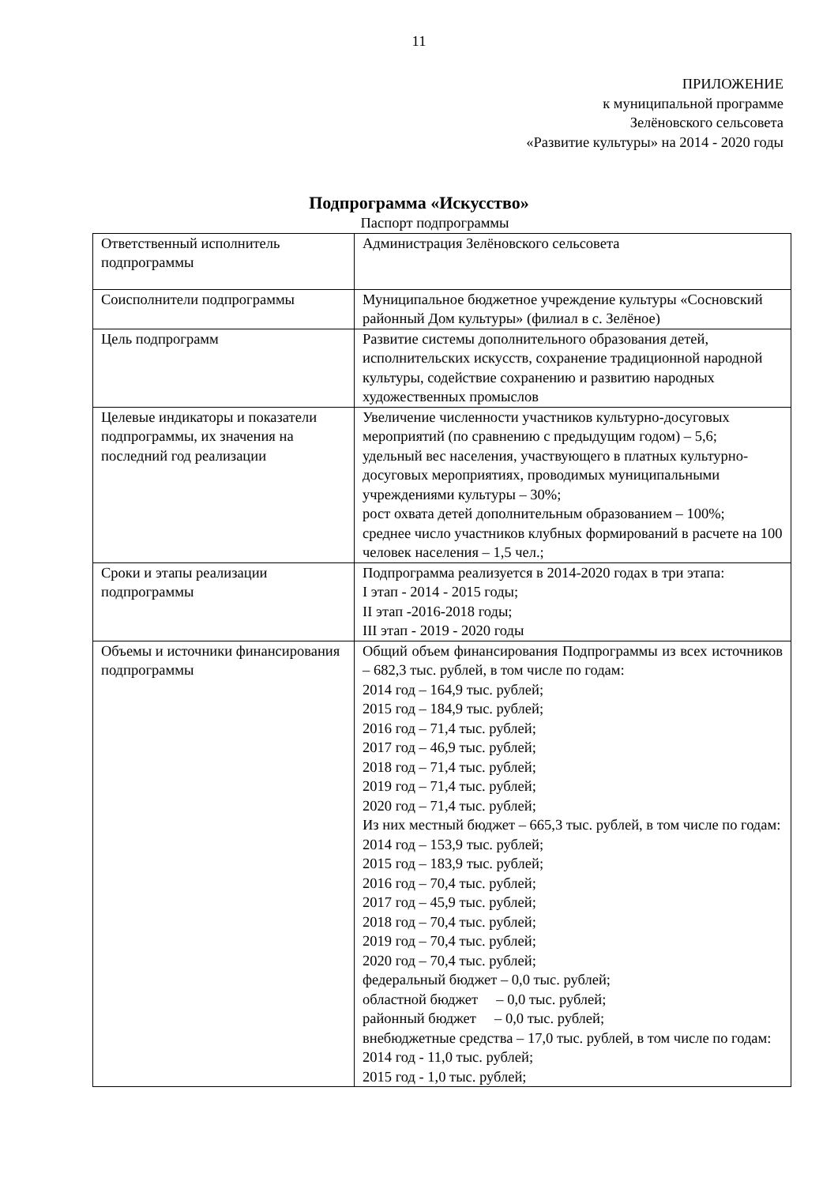11
ПРИЛОЖЕНИЕ
к муниципальной программе
Зелёновского сельсовета
«Развитие культуры» на 2014 - 2020 годы
Подпрограмма «Искусство»
Паспорт подпрограммы
| Ответственный исполнитель подпрограммы | Администрация Зелёновского сельсовета |
| Соисполнители подпрограммы | Муниципальное бюджетное учреждение культуры «Сосновский районный Дом культуры» (филиал в с. Зелёное) |
| Цель подпрограмм | Развитие системы дополнительного образования детей, исполнительских искусств, сохранение традиционной народной культуры, содействие сохранению и развитию народных художественных промыслов |
| Целевые индикаторы и показатели подпрограммы, их значения на последний год реализации | Увеличение численности участников культурно-досуговых мероприятий (по сравнению с предыдущим годом) – 5,6; удельный вес населения, участвующего в платных культурно-досуговых мероприятиях, проводимых муниципальными учреждениями культуры – 30%; рост охвата детей дополнительным образованием – 100%; среднее число участников клубных формирований в расчете на 100 человек населения – 1,5 чел.; |
| Сроки и этапы реализации подпрограммы | Подпрограмма реализуется в 2014-2020 годах в три этапа: I этап - 2014 - 2015 годы; II этап -2016-2018 годы; III этап - 2019 - 2020 годы |
| Объемы и источники финансирования подпрограммы | Общий объем финансирования Подпрограммы из всех источников – 682,3 тыс. рублей, в том числе по годам: 2014 год – 164,9 тыс. рублей; 2015 год – 184,9 тыс. рублей; 2016 год – 71,4 тыс. рублей; 2017 год – 46,9 тыс. рублей; 2018 год – 71,4 тыс. рублей; 2019 год – 71,4 тыс. рублей; 2020 год – 71,4 тыс. рублей; Из них местный бюджет – 665,3 тыс. рублей, в том числе по годам: 2014 год – 153,9 тыс. рублей; 2015 год – 183,9 тыс. рублей; 2016 год – 70,4 тыс. рублей; 2017 год – 45,9 тыс. рублей; 2018 год – 70,4 тыс. рублей; 2019 год – 70,4 тыс. рублей; 2020 год – 70,4 тыс. рублей; федеральный бюджет – 0,0 тыс. рублей; областной бюджет – 0,0 тыс. рублей; районный бюджет – 0,0 тыс. рублей; внебюджетные средства – 17,0 тыс. рублей, в том числе по годам: 2014 год - 11,0 тыс. рублей; 2015 год - 1,0 тыс. рублей; |